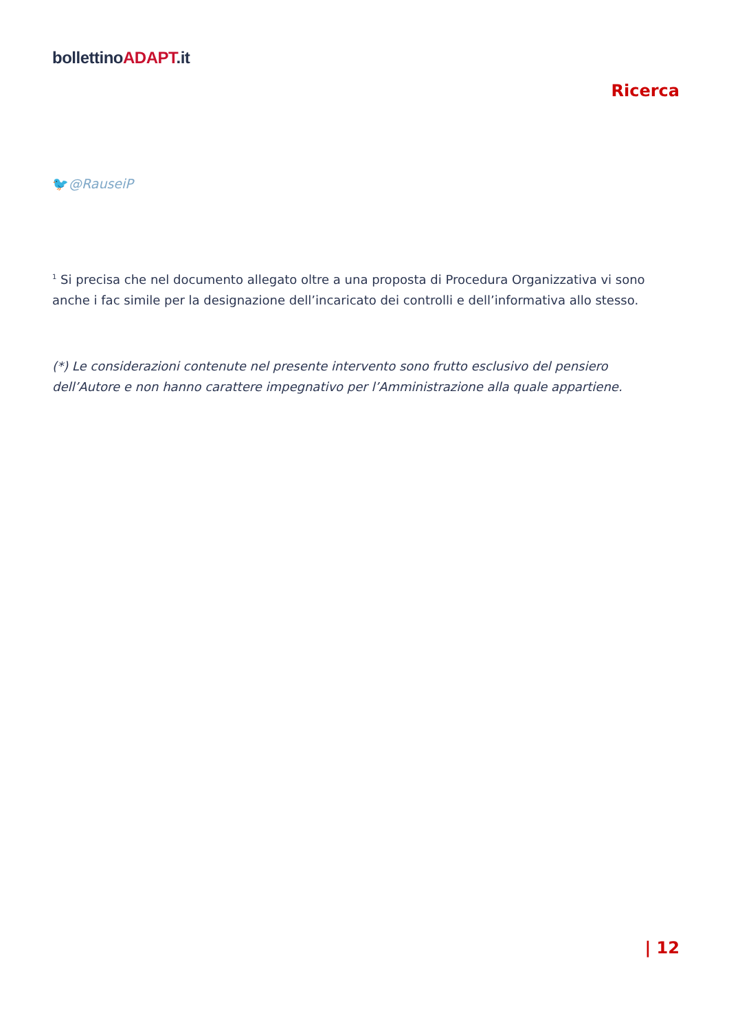bollettinoADAPT.it
Ricerca
🐦@RauseiP
<sup>1</sup> Si precisa che nel documento allegato oltre a una proposta di Procedura Organizzativa vi sono anche i fac simile per la designazione dell’incaricato dei controlli e dell’informativa allo stesso.
(*) Le considerazioni contenute nel presente intervento sono frutto esclusivo del pensiero dell’Autore e non hanno carattere impegnativo per l’Amministrazione alla quale appartiene.
| 12